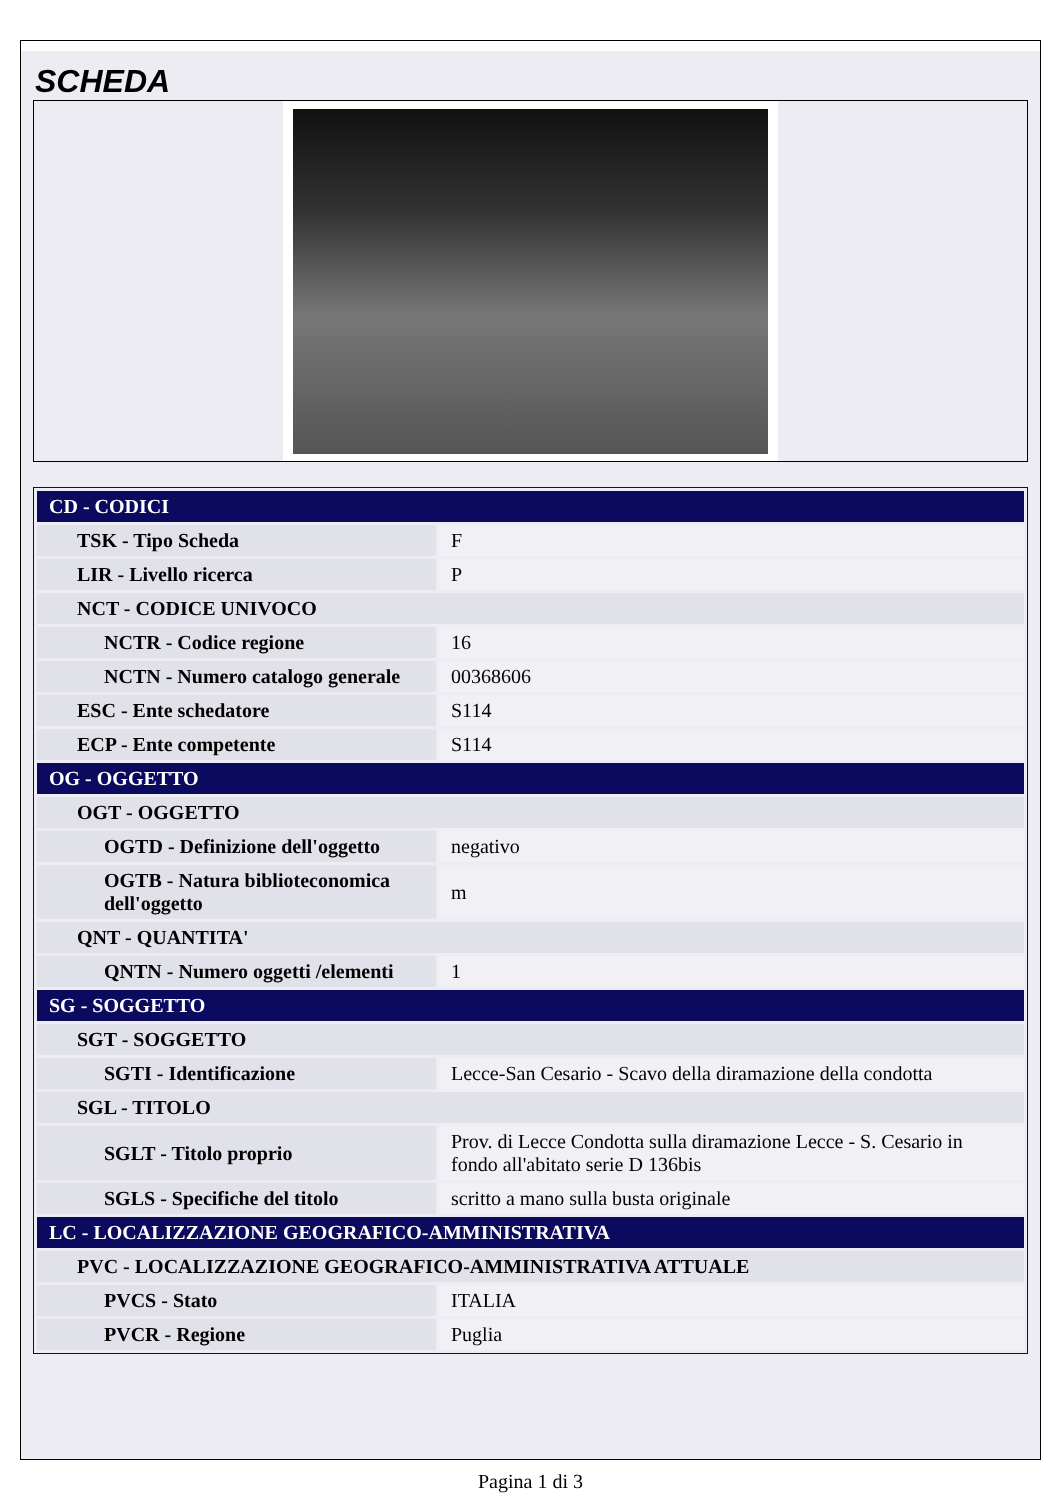SCHEDA
| CD - CODICI | |
| --- | --- |
| TSK - Tipo Scheda | F |
| LIR - Livello ricerca | P |
| NCT - CODICE UNIVOCO | |
| NCTR - Codice regione | 16 |
| NCTN - Numero catalogo generale | 00368606 |
| ESC - Ente schedatore | S114 |
| ECP - Ente competente | S114 |
| OG - OGGETTO | |
| OGT - OGGETTO | |
| OGTD - Definizione dell'oggetto | negativo |
| OGTB - Natura biblioteconomica dell'oggetto | m |
| QNT - QUANTITA' | |
| QNTN - Numero oggetti /elementi | 1 |
| SG - SOGGETTO | |
| SGT - SOGGETTO | |
| SGTI - Identificazione | Lecce-San Cesario - Scavo della diramazione della condotta |
| SGL - TITOLO | |
| SGLT - Titolo proprio | Prov. di Lecce Condotta sulla diramazione Lecce - S. Cesario in fondo all'abitato serie D 136bis |
| SGLS - Specifiche del titolo | scritto a mano sulla busta originale |
| LC - LOCALIZZAZIONE GEOGRAFICO-AMMINISTRATIVA | |
| PVC - LOCALIZZAZIONE GEOGRAFICO-AMMINISTRATIVA ATTUALE | |
| PVCS - Stato | ITALIA |
| PVCR - Regione | Puglia |
Pagina 1 di 3